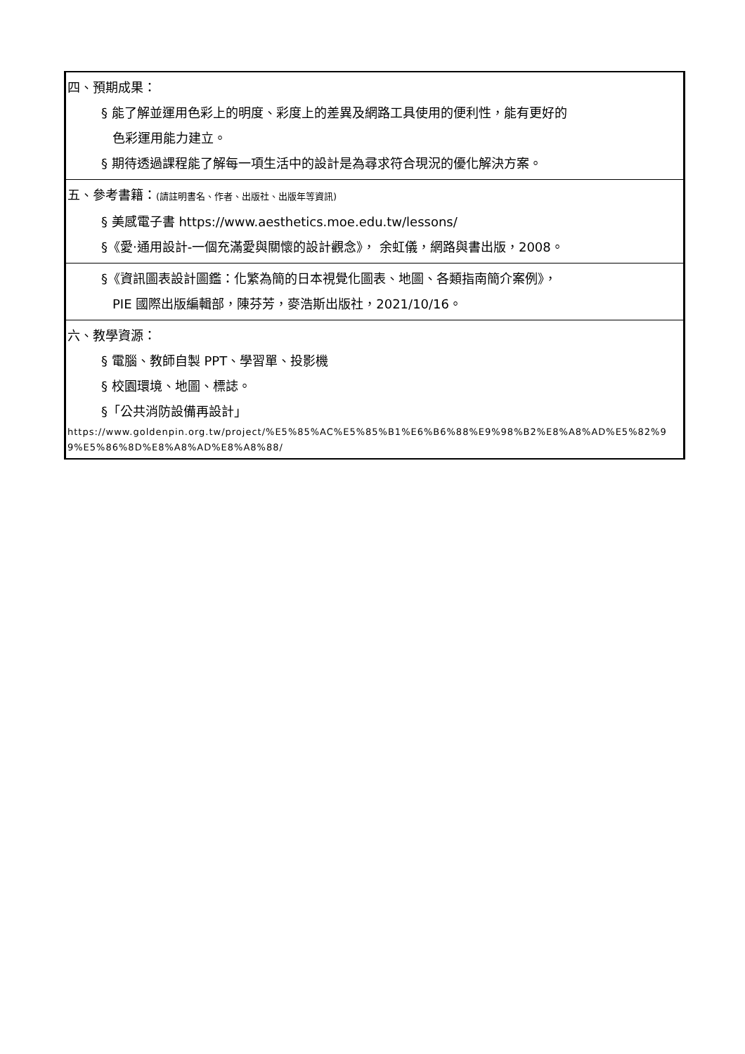| 四、預期成果： § 能了解並運用色彩上的明度、彩度上的差異及網路工具使用的便利性，能有更好的 色彩運用能力建立。 § 期待透過課程能了解每一項生活中的設計是為尋求符合現況的優化解決方案。 |
| 五、參考書籍： (請註明書名、作者、出版社、出版年等資訊) § 美感電子書 https://www.aesthetics.moe.edu.tw/lessons/ §《愛‧通用設計-一個充滿愛與關懷的設計觀念》， 余虹儀，網路與書出版，2008。 |
| §《資訊圖表設計圖鑑：化繁為簡的日本視覺化圖表、地圖、各類指南簡介案例》， PIE 國際出版編輯部，陳芬芳，麥浩斯出版社，2021/10/16。 |
| 六、教學資源： § 電腦、教師自製 PPT、學習單、投影機 § 校園環境、地圖、標誌。 §「公共消防設備再設計」 https://www.goldenpin.org.tw/project/%E5%85%AC%E5%85%B1%E6%B6%88%E9%98%B2%E8%A8%AD%E5%82%99%E5%86%8D%E8%A8%AD%E8%A8%88/ |